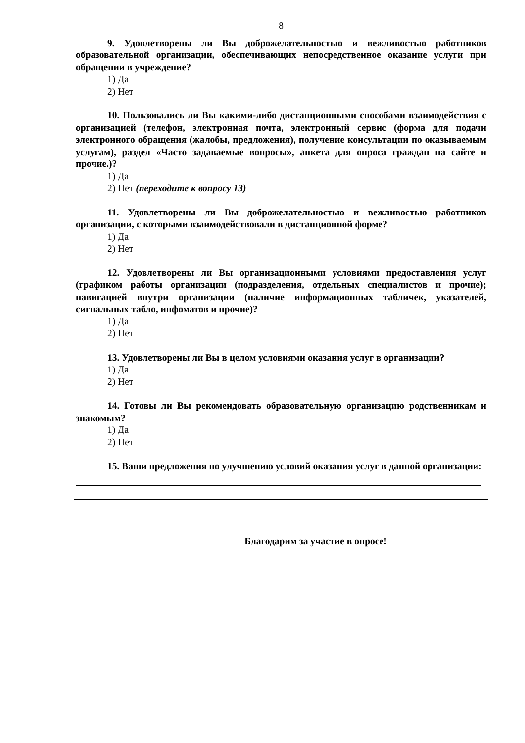8
9. Удовлетворены ли Вы доброжелательностью и вежливостью работников образовательной организации, обеспечивающих непосредственное оказание услуги при обращении в учреждение?
1) Да
2) Нет
10. Пользовались ли Вы какими-либо дистанционными способами взаимодействия с организацией (телефон, электронная почта, электронный сервис (форма для подачи электронного обращения (жалобы, предложения), получение консультации по оказываемым услугам), раздел «Часто задаваемые вопросы», анкета для опроса граждан на сайте и прочие.)?
1) Да
2) Нет (переходите к вопросу 13)
11. Удовлетворены ли Вы доброжелательностью и вежливостью работников организации, с которыми взаимодействовали в дистанционной форме?
1) Да
2) Нет
12. Удовлетворены ли Вы организационными условиями предоставления услуг (графиком работы организации (подразделения, отдельных специалистов и прочие); навигацией внутри организации (наличие информационных табличек, указателей, сигнальных табло, инфоматов и прочие)?
1) Да
2) Нет
13. Удовлетворены ли Вы в целом условиями оказания услуг в организации?
1) Да
2) Нет
14. Готовы ли Вы рекомендовать образовательную организацию родственникам и знакомым?
1) Да
2) Нет
15. Ваши предложения по улучшению условий оказания услуг в данной организации:
Благодарим за участие в опросе!